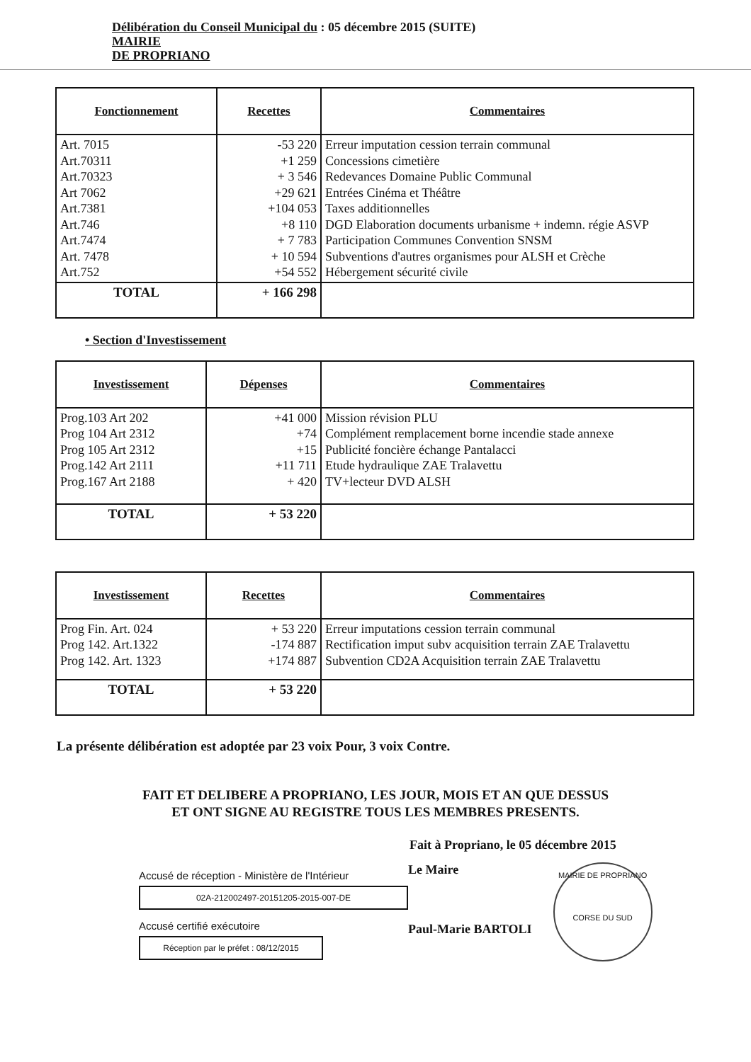Délibération du Conseil Municipal du : 05 décembre 2015 (SUITE)
MAIRIE
DE PROPRIANO
| Fonctionnement | Recettes | Commentaires |
| --- | --- | --- |
| Art. 7015 Art.70311 Art.70323 Art 7062 Art.7381 Art.746 Art.7474 Art. 7478 Art.752 | -53 220 +1 259 + 3 546 +29 621 +104 053 +8 110 + 7 783 + 10 594 +54 552 | Erreur imputation cession terrain communal Concessions cimetière Redevances Domaine Public Communal Entrées Cinéma et Théâtre Taxes additionnelles DGD Elaboration documents urbanisme + indemn. régie ASVP Participation Communes Convention SNSM Subventions d'autres organismes pour ALSH et Crèche Hébergement sécurité civile |
| TOTAL | + 166 298 | |
• Section d'Investissement
| Investissement | Dépenses | Commentaires |
| --- | --- | --- |
| Prog.103 Art 202 Prog 104 Art 2312 Prog 105 Art 2312 Prog.142 Art 2111 Prog.167 Art 2188 | +41 000 +74 +15 +11 711 + 420 | Mission révision PLU Complément remplacement borne incendie stade annexe Publicité foncière échange Pantalacci Etude hydraulique ZAE Tralavettu TV+lecteur DVD ALSH |
| TOTAL | + 53 220 | |
| Investissement | Recettes | Commentaires |
| --- | --- | --- |
| Prog Fin. Art. 024 Prog 142. Art.1322 Prog 142. Art. 1323 | + 53 220 -174 887 +174 887 | Erreur imputations cession terrain communal Rectification imput subv acquisition terrain ZAE Tralavettu Subvention CD2A Acquisition terrain ZAE Tralavettu |
| TOTAL | + 53 220 | |
La présente délibération est adoptée par 23 voix Pour, 3 voix Contre.
FAIT ET DELIBERE A PROPRIANO, LES JOUR, MOIS ET AN QUE DESSUS
ET ONT SIGNE AU REGISTRE TOUS LES MEMBRES PRESENTS.
Fait à Propriano, le 05 décembre 2015
Accusé de réception - Ministère de l'Intérieur
02A-212002497-20151205-2015-007-DE
Accusé certifié exécutoire
Réception par le préfet : 08/12/2015
Le Maire
Paul-Marie BARTOLI
MAIRIE DE PROPRIANO
CORSE DU SUD